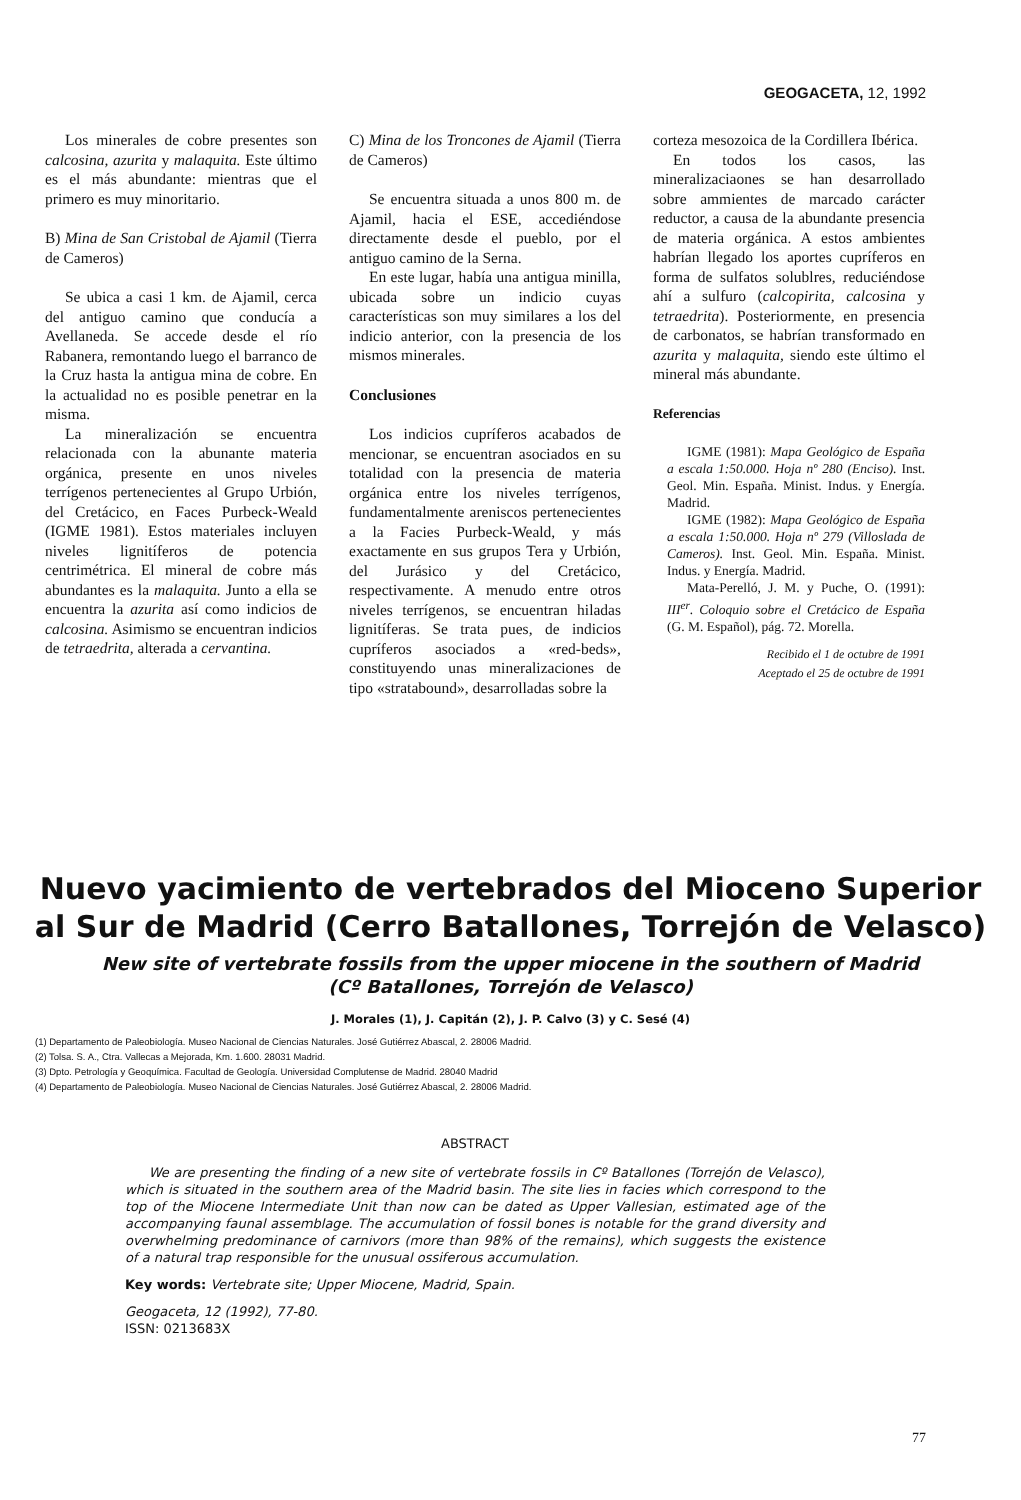GEOGACETA, 12, 1992
Los minerales de cobre presentes son calcosina, azurita y malaquita. Este último es el más abundante: mientras que el primero es muy minoritario.
B) Mina de San Cristobal de Ajamil (Tierra de Cameros)
Se ubica a casi 1 km. de Ajamil, cerca del antiguo camino que conducía a Avellaneda. Se accede desde el río Rabanera, remontando luego el barranco de la Cruz hasta la antigua mina de cobre. En la actualidad no es posible penetrar en la misma.
La mineralización se encuentra relacionada con la abunante materia orgánica, presente en unos niveles terrígenos pertenecientes al Grupo Urbión, del Cretácico, en Faces Purbeck-Weald (IGME 1981). Estos materiales incluyen niveles lignitíferos de potencia centrimétrica. El mineral de cobre más abundantes es la malaquita. Junto a ella se encuentra la azurita así como indicios de calcosina. Asimismo se encuentran indicios de tetraedrita, alterada a cervantina.
C) Mina de los Troncones de Ajamil (Tierra de Cameros)
Se encuentra situada a unos 800 m. de Ajamil, hacia el ESE, accediéndose directamente desde el pueblo, por el antiguo camino de la Serna.
En este lugar, había una antigua minilla, ubicada sobre un indicio cuyas características son muy similares a los del indicio anterior, con la presencia de los mismos minerales.
Conclusiones
Los indicios cupríferos acabados de mencionar, se encuentran asociados en su totalidad con la presencia de materia orgánica entre los niveles terrígenos, fundamentalmente areniscos pertenecientes a la Facies Purbeck-Weald, y más exactamente en sus grupos Tera y Urbión, del Jurásico y del Cretácico, respectivamente. A menudo entre otros niveles terrígenos, se encuentran hiladas lignitíferas. Se trata pues, de indicios cupríferos asociados a «red-beds», constituyendo unas mineralizaciones de tipo «stratabound», desarrolladas sobre la
corteza mesozoica de la Cordillera Ibérica.
En todos los casos, las mineralizaciaones se han desarrollado sobre ammientes de marcado carácter reductor, a causa de la abundante presencia de materia orgánica. A estos ambientes habrían llegado los aportes cupríferos en forma de sulfatos solublres, reduciéndose ahí a sulfuro (calcopirita, calcosina y tetraedrita). Posteriormente, en presencia de carbonatos, se habrían transformado en azurita y malaquita, siendo este último el mineral más abundante.
Referencias
IGME (1981): Mapa Geológico de España a escala 1:50.000. Hoja nº 280 (Enciso). Inst. Geol. Min. España. Minist. Indus. y Energía. Madrid.
IGME (1982): Mapa Geológico de España a escala 1:50.000. Hoja nº 279 (Villoslada de Cameros). Inst. Geol. Min. España. Minist. Indus. y Energía. Madrid.
Mata-Perelló, J. M. y Puche, O. (1991): III<sup>er</sup>. Coloquio sobre el Cretácico de España (G. M. Español), pág. 72. Morella.
Recibido el 1 de octubre de 1991
Aceptado el 25 de octubre de 1991
Nuevo yacimiento de vertebrados del Mioceno Superior
al Sur de Madrid (Cerro Batallones, Torrejón de Velasco)
New site of vertebrate fossils from the upper miocene in the southern of Madrid
(Cº Batallones, Torrejón de Velasco)
J. Morales (1), J. Capitán (2), J. P. Calvo (3) y C. Sesé (4)
(1) Departamento de Paleobiología. Museo Nacional de Ciencias Naturales. José Gutiérrez Abascal, 2. 28006 Madrid.
(2) Tolsa. S. A., Ctra. Vallecas a Mejorada, Km. 1.600. 28031 Madrid.
(3) Dpto. Petrología y Geoquímica. Facultad de Geología. Universidad Complutense de Madrid. 28040 Madrid
(4) Departamento de Paleobiología. Museo Nacional de Ciencias Naturales. José Gutiérrez Abascal, 2. 28006 Madrid.
ABSTRACT
We are presenting the finding of a new site of vertebrate fossils in Cº Batallones (Torrejón de Velasco), which is situated in the southern area of the Madrid basin. The site lies in facies which correspond to the top of the Miocene Intermediate Unit than now can be dated as Upper Vallesian, estimated age of the accompanying faunal assemblage. The accumulation of fossil bones is notable for the grand diversity and overwhelming predominance of carnivors (more than 98% of the remains), which suggests the existence of a natural trap responsible for the unusual ossiferous accumulation.
Key words: Vertebrate site; Upper Miocene, Madrid, Spain.
Geogaceta, 12 (1992), 77-80.
ISSN: 0213683X
77